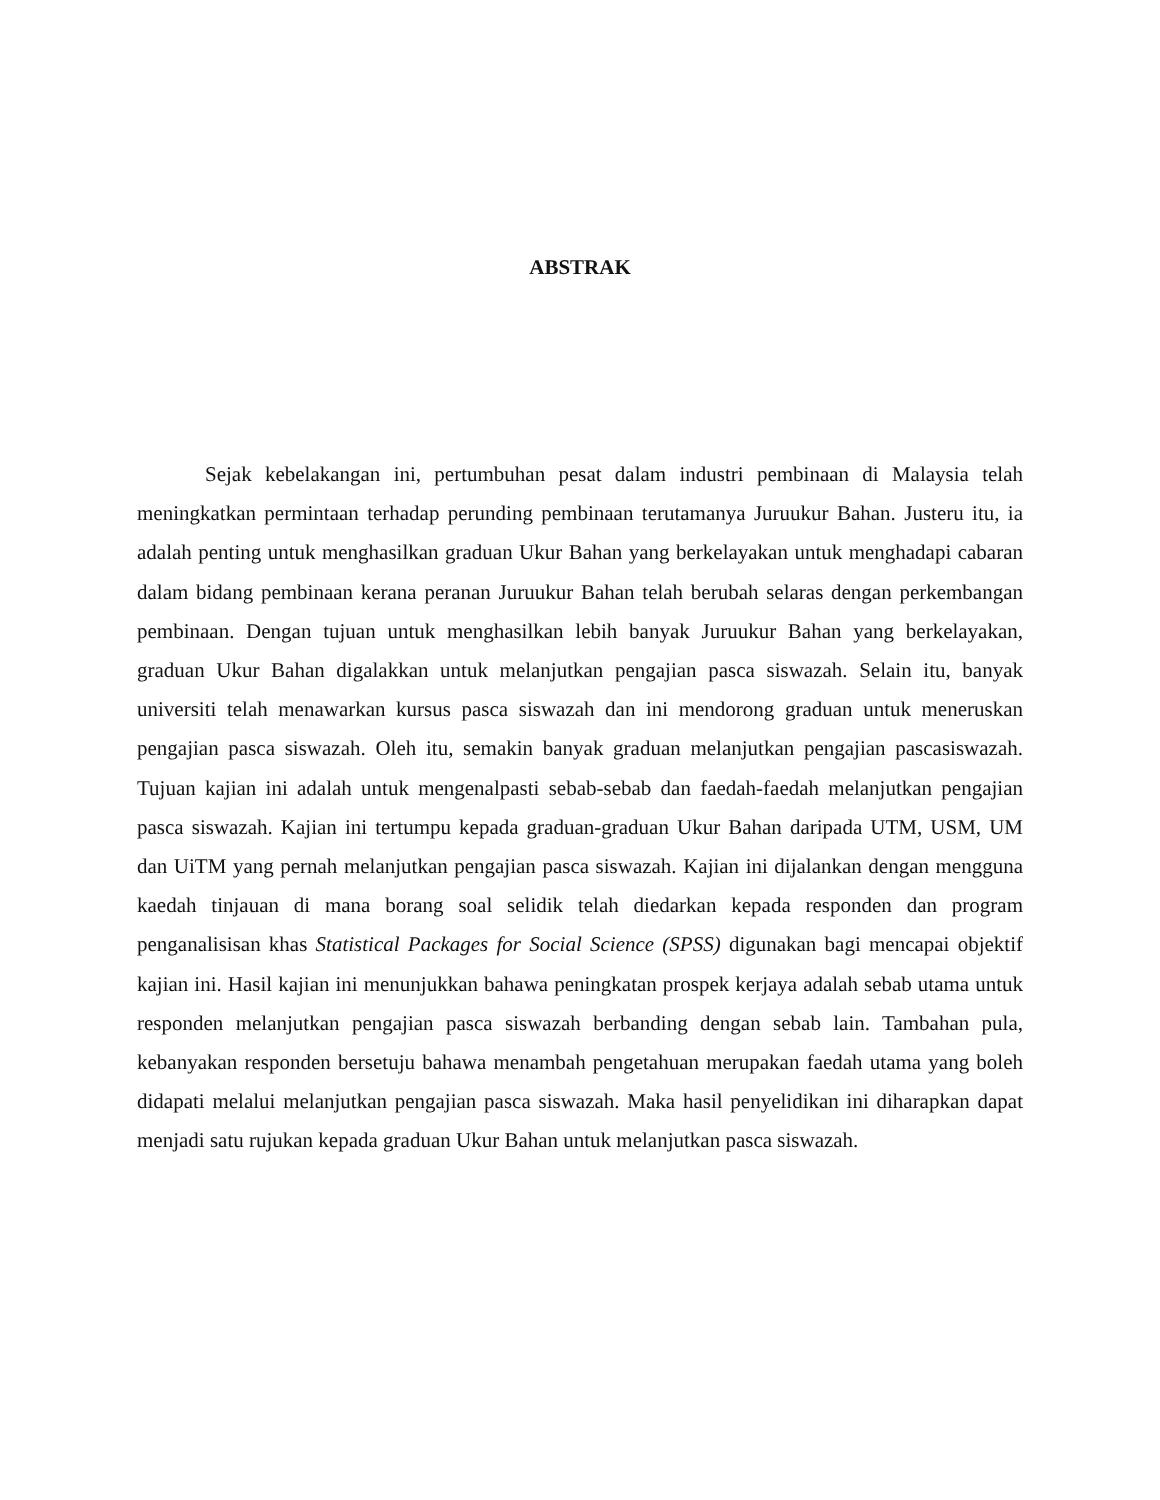ABSTRAK
Sejak kebelakangan ini, pertumbuhan pesat dalam industri pembinaan di Malaysia telah meningkatkan permintaan terhadap perunding pembinaan terutamanya Juruukur Bahan. Justeru itu, ia adalah penting untuk menghasilkan graduan Ukur Bahan yang berkelayakan untuk menghadapi cabaran dalam bidang pembinaan kerana peranan Juruukur Bahan telah berubah selaras dengan perkembangan pembinaan. Dengan tujuan untuk menghasilkan lebih banyak Juruukur Bahan yang berkelayakan, graduan Ukur Bahan digalakkan untuk melanjutkan pengajian pasca siswazah. Selain itu, banyak universiti telah menawarkan kursus pasca siswazah dan ini mendorong graduan untuk meneruskan pengajian pasca siswazah. Oleh itu, semakin banyak graduan melanjutkan pengajian pascasiswazah. Tujuan kajian ini adalah untuk mengenalpasti sebab-sebab dan faedah-faedah melanjutkan pengajian pasca siswazah. Kajian ini tertumpu kepada graduan-graduan Ukur Bahan daripada UTM, USM, UM dan UiTM yang pernah melanjutkan pengajian pasca siswazah. Kajian ini dijalankan dengan mengguna kaedah tinjauan di mana borang soal selidik telah diedarkan kepada responden dan program penganalisisan khas Statistical Packages for Social Science (SPSS) digunakan bagi mencapai objektif kajian ini. Hasil kajian ini menunjukkan bahawa peningkatan prospek kerjaya adalah sebab utama untuk responden melanjutkan pengajian pasca siswazah berbanding dengan sebab lain. Tambahan pula, kebanyakan responden bersetuju bahawa menambah pengetahuan merupakan faedah utama yang boleh didapati melalui melanjutkan pengajian pasca siswazah. Maka hasil penyelidikan ini diharapkan dapat menjadi satu rujukan kepada graduan Ukur Bahan untuk melanjutkan pasca siswazah.